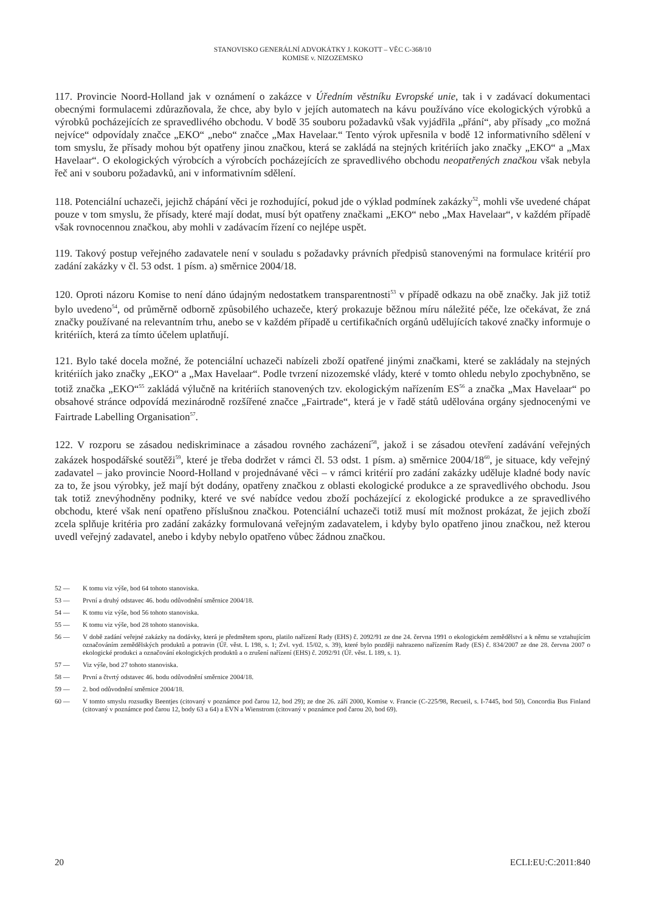STANOVISKO GENERÁLNÍ ADVOKÁTKY J. KOKOTT – VĚC C-368/10
KOMISE v. NIZOZEMSKO
117. Provincie Noord-Holland jak v oznámení o zakázce v Úředním věstníku Evropské unie, tak i v zadávací dokumentaci obecnými formulacemi zdůrazňovala, že chce, aby bylo v jejích automatech na kávu používáno více ekologických výrobků a výrobků pocházejících ze spravedlivého obchodu. V bodě 35 souboru požadavků však vyjádřila „přání“, aby přísady „co možná nejvíce“ odpovídaly značce „EKO“ „nebo“ značce „Max Havelaar.“ Tento výrok upřesnila v bodě 12 informativního sdělení v tom smyslu, že přísady mohou být opatřeny jinou značkou, která se zakládá na stejných kritériích jako značky „EKO“ a „Max Havelaar“. O ekologických výrobcích a výrobcích pocházejících ze spravedlivého obchodu neopatřených značkou však nebyla řeč ani v souboru požadavků, ani v informativním sdělení.
118. Potenciální uchazeči, jejichž chápání věci je rozhodující, pokud jde o výklad podmínek zakázky<sup>52</sup>, mohli vše uvedené chápat pouze v tom smyslu, že přísady, které mají dodat, musí být opatřeny značkami „EKO“ nebo „Max Havelaar“, v každém případě však rovnocennou značkou, aby mohli v zadávacím řízení co nejlépe uspět.
119. Takový postup veřejného zadavatele není v souladu s požadavky právních předpisů stanovenými na formulace kritérií pro zadání zakázky v čl. 53 odst. 1 písm. a) směrnice 2004/18.
120. Oproti názoru Komise to není dáno údajným nedostatkem transparentnosti<sup>53</sup> v případě odkazu na obě značky. Jak již totiž bylo uvedeno<sup>54</sup>, od průměrně odborně způsobilého uchazeče, který prokazuje běžnou míru náležité péče, lze očekávat, že zná značky používané na relevantním trhu, anebo se v každém případě u certifikačních orgánů udělujících takové značky informuje o kritériích, která za tímto účelem uplatňují.
121. Bylo také docela možné, že potenciální uchazeči nabízeli zboží opatřené jinými značkami, které se zakládaly na stejných kritériích jako značky „EKO“ a „Max Havelaar“. Podle tvrzení nizozemské vlády, které v tomto ohledu nebylo zpochybněno, se totiž značka „EKO“<sup>55</sup> zakládá výlučně na kritériích stanovených tzv. ekologickým nařízením ES<sup>56</sup> a značka „Max Havelaar“ po obsahové stránce odpovídá mezinárodně rozšířené značce „Fairtrade“, která je v řadě států udělována orgány sjednocenými ve Fairtrade Labelling Organisation<sup>57</sup>.
122. V rozporu se zásadou nediskriminace a zásadou rovného zacházení<sup>58</sup>, jakož i se zásadou otevření zadávání veřejných zakázek hospodářské soutěži<sup>59</sup>, které je třeba dodržet v rámci čl. 53 odst. 1 písm. a) směrnice 2004/18<sup>60</sup>, je situace, kdy veřejný zadavatel – jako provincie Noord-Holland v projednávané věci – v rámci kritérií pro zadání zakázky uděluje kladné body navíc za to, že jsou výrobky, jež mají být dodány, opatřeny značkou z oblasti ekologické produkce a ze spravedlivého obchodu. Jsou tak totiž znevýhodněny podniky, které ve své nabídce vedou zboží pocházející z ekologické produkce a ze spravedlivého obchodu, které však není opatřeno příslušnou značkou. Potenciální uchazeči totiž musí mít možnost prokázat, že jejich zboží zcela splňuje kritéria pro zadání zakázky formulovaná veřejným zadavatelem, i kdyby bylo opatřeno jinou značkou, než kterou uvedl veřejný zadavatel, anebo i kdyby nebylo opatřeno vůbec žádnou značkou.
52 — K tomu viz výše, bod 64 tohoto stanoviska.
53 — První a druhý odstavec 46. bodu odůvodnění směrnice 2004/18.
54 — K tomu viz výše, bod 56 tohoto stanoviska.
55 — K tomu viz výše, bod 28 tohoto stanoviska.
56 — V době zadání veřejné zakázky na dodávky, která je předmětem sporu, platilo nařízení Rady (EHS) č. 2092/91 ze dne 24. června 1991 o ekologickém zemědělství a k němu se vztahujícím označováním zemědělských produktů a potravin (Úř. věst. L 198, s. 1; Zvl. vyd. 15/02, s. 39), které bylo později nahrazeno nařízením Rady (ES) č. 834/2007 ze dne 28. června 2007 o ekologické produkci a označování ekologických produktů a o zrušení nařízení (EHS) č. 2092/91 (Úř. věst. L 189, s. 1).
57 — Viz výše, bod 27 tohoto stanoviska.
58 — První a čtvrtý odstavec 46. bodu odůvodnění směrnice 2004/18.
59 — 2. bod odůvodnění směrnice 2004/18.
60 — V tomto smyslu rozsudky Beentjes (citovaný v poznámce pod čarou 12, bod 29); ze dne 26. září 2000, Komise v. Francie (C-225/98, Recueil, s. I-7445, bod 50), Concordia Bus Finland (citovaný v poznámce pod čarou 12, body 63 a 64) a EVN a Wienstrom (citovaný v poznámce pod čarou 20, bod 69).
20 ECLI:EU:C:2011:840